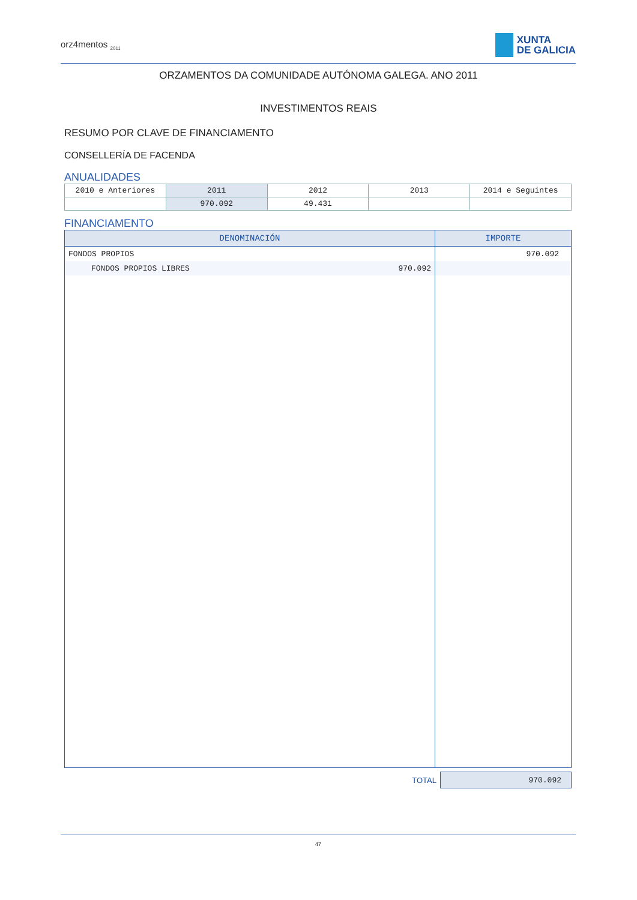orz4mentos <sub>2011</sub>
XUNTA
DE GALICIA
ORZAMENTOS DA COMUNIDADE AUTÓNOMA GALEGA. ANO 2011
INVESTIMENTOS REAIS
RESUMO POR CLAVE DE FINANCIAMENTO
CONSELLERÍA DE FACENDA
ANUALIDADES
| 2010 e Anteriores | 2011 | 2012 | 2013 | 2014 e Seguintes |
| | 970.092 | 49.431 | | |
FINANCIAMENTO
| DENOMINACIÓN | IMPORTE |
| --- | --- |
| FONDOS PROPIOS | 970.092 |
| FONDOS PROPIOS LIBRES 970.092 | |
| TOTAL | 970.092 |
47